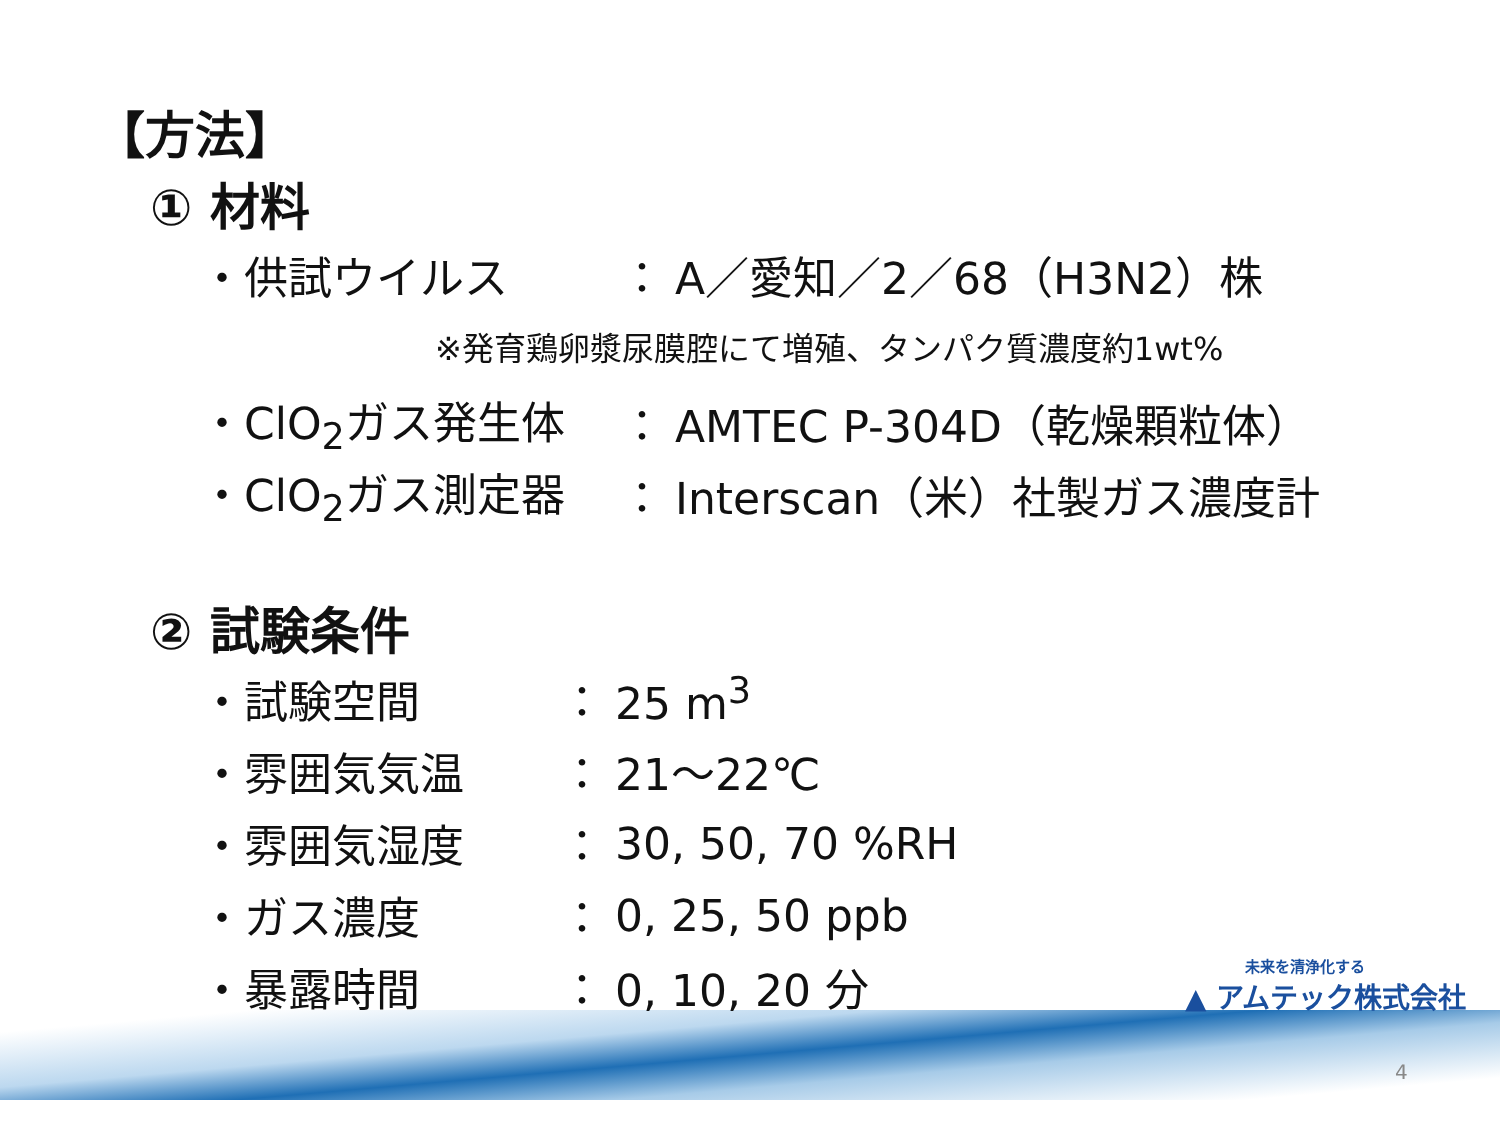【方法】
① 材料
・供試ウイルス ： A／愛知／2／68（H3N2）株
※発育鶏卵漿尿膜腔にて増殖、タンパク質濃度約1wt%
・ClO<sub>2</sub>ガス発生体 ： AMTEC P-304D（乾燥顆粒体）
・ClO<sub>2</sub>ガス測定器 ： Interscan（米）社製ガス濃度計
② 試験条件
・試験空間 ： 25 m<sup>3</sup>
・雰囲気気温 ： 21～22℃
・雰囲気湿度 ： 30, 50, 70 %RH
・ガス濃度 ： 0, 25, 50 ppb
・暴露時間 ： 0, 10, 20 分
未来を清浄化する
▲ アムテック株式会社
4